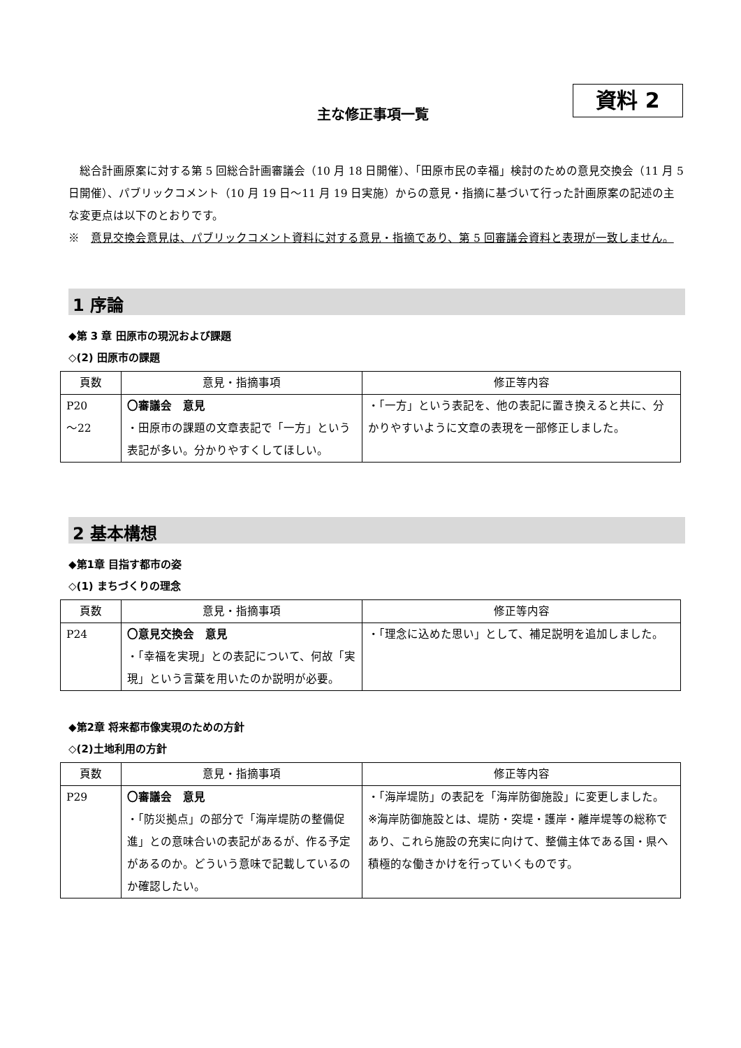資料 2
主な修正事項一覧
総合計画原案に対する第 5 回総合計画審議会（10 月 18 日開催）、「田原市民の幸福」検討のための意見交換会（11 月 5 日開催）、パブリックコメント（10 月 19 日～11 月 19 日実施）からの意見・指摘に基づいて行った計画原案の記述の主な変更点は以下のとおりです。
※　意見交換会意見は、パブリックコメント資料に対する意見・指摘であり、第 5 回審議会資料と表現が一致しません。
1 序論
◆第 3 章 田原市の現況および課題
◇(2) 田原市の課題
| 頁数 | 意見・指摘事項 | 修正等内容 |
| --- | --- | --- |
| P20 ～22 | 〇審議会 意見 ・田原市の課題の文章表記で「一方」という表記が多い。分かりやすくしてほしい。 | ・「一方」という表記を、他の表記に置き換えると共に、分かりやすいように文章の表現を一部修正しました。 |
2 基本構想
◆第1章 目指す都市の姿
◇(1) まちづくりの理念
| 頁数 | 意見・指摘事項 | 修正等内容 |
| --- | --- | --- |
| P24 | 〇意見交換会 意見 ・「幸福を実現」との表記について、何故「実現」という言葉を用いたのか説明が必要。 | ・「理念に込めた思い」として、補足説明を追加しました。 |
◆第2章 将来都市像実現のための方針
◇(2)土地利用の方針
| 頁数 | 意見・指摘事項 | 修正等内容 |
| --- | --- | --- |
| P29 | 〇審議会 意見 ・「防災拠点」の部分で「海岸堤防の整備促進」との意味合いの表記があるが、作る予定があるのか。どういう意味で記載しているのか確認したい。 | ・「海岸堤防」の表記を「海岸防御施設」に変更しました。 ※海岸防御施設とは、堤防・突堤・護岸・離岸堤等の総称であり、これら施設の充実に向けて、整備主体である国・県へ積極的な働きかけを行っていくものです。 |